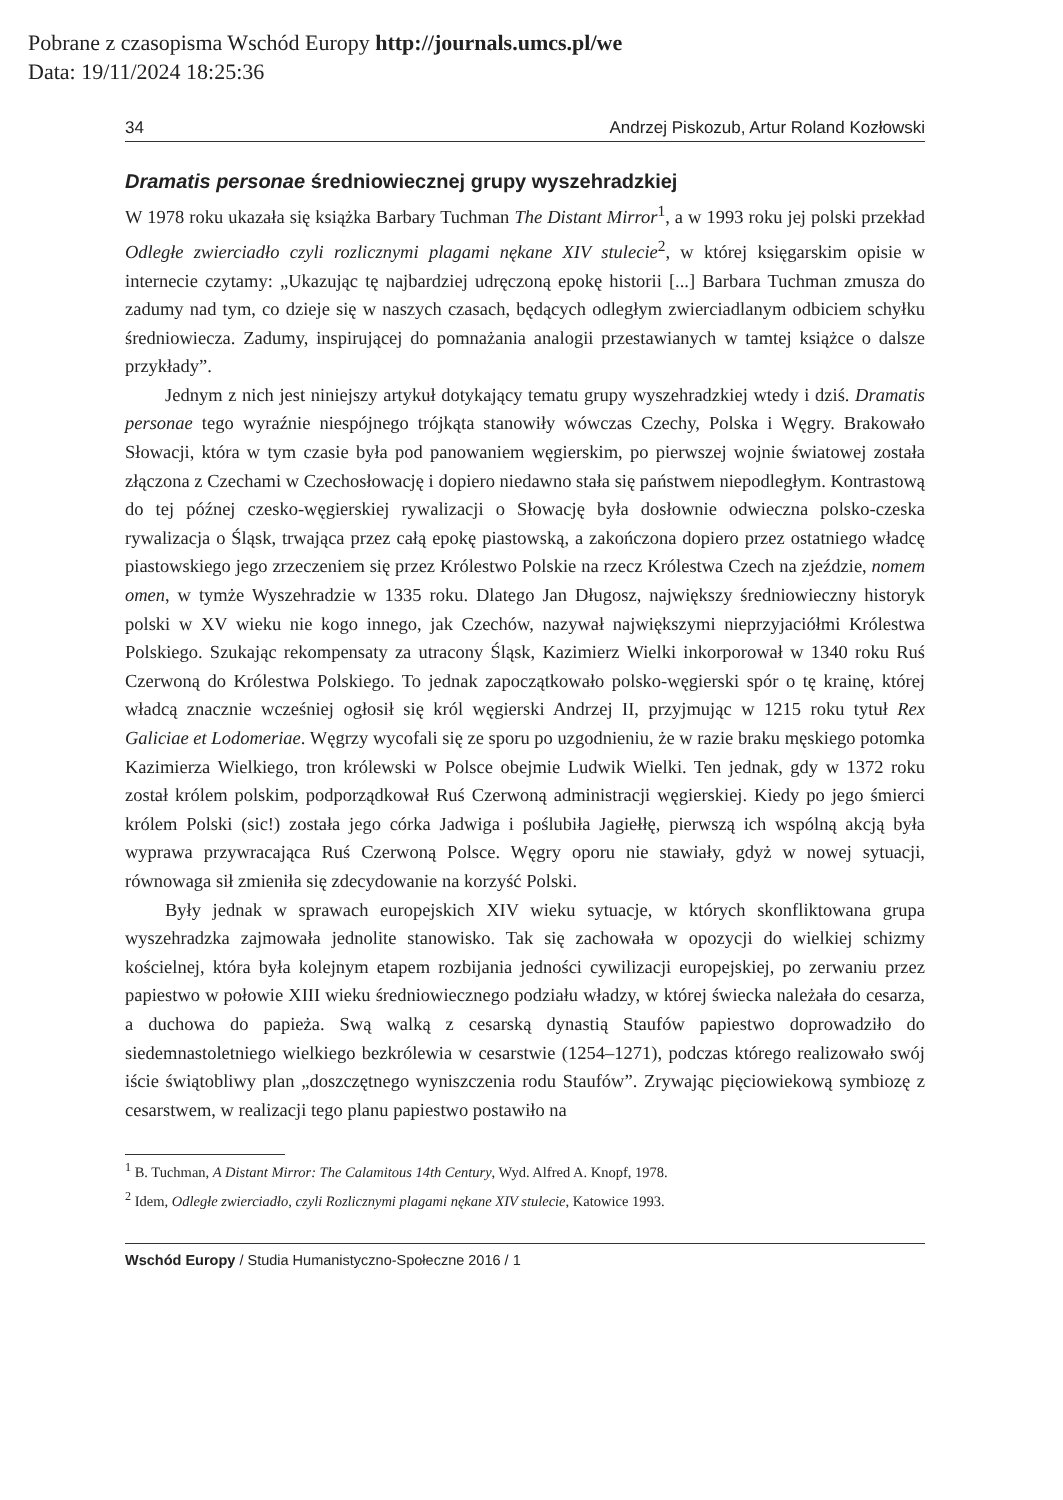Pobrane z czasopisma Wschód Europy http://journals.umcs.pl/we
Data: 19/11/2024 18:25:36
34 Andrzej Piskozub, Artur Roland Kozłowski
Dramatis personae średniowiecznej grupy wyszehradzkiej
W 1978 roku ukazała się książka Barbary Tuchman The Distant Mirror<sup>1</sup>, a w 1993 roku jej polski przekład Odległe zwierciadło czyli rozlicznymi plagami nękane XIV stulecie<sup>2</sup>, w której księgarskim opisie w internecie czytamy: „Ukazując tę najbardziej udręczoną epokę historii [...] Barbara Tuchman zmusza do zadumy nad tym, co dzieje się w naszych czasach, będących odległym zwierciadlanym odbiciem schyłku średniowiecza. Zadumy, inspirującej do pomnażania analogii przestawianych w tamtej książce o dalsze przykłady”.
Jednym z nich jest niniejszy artykuł dotykający tematu grupy wyszehradzkiej wtedy i dziś. Dramatis personae tego wyraźnie niespójnego trójkąta stanowiły wówczas Czechy, Polska i Węgry. Brakowało Słowacji, która w tym czasie była pod panowaniem węgierskim, po pierwszej wojnie światowej została złączona z Czechami w Czechosłowację i dopiero niedawno stała się państwem niepodległym. Kontrastową do tej późnej czesko-węgierskiej rywalizacji o Słowację była dosłownie odwieczna polsko-czeska rywalizacja o Śląsk, trwająca przez całą epokę piastowską, a zakończona dopiero przez ostatniego władcę piastowskiego jego zrzeczeniem się przez Królestwo Polskie na rzecz Królestwa Czech na zjeździe, nomem omen, w tymże Wyszehradzie w 1335 roku. Dlatego Jan Długosz, największy średniowieczny historyk polski w XV wieku nie kogo innego, jak Czechów, nazywał największymi nieprzyjaciółmi Królestwa Polskiego. Szukając rekompensaty za utracony Śląsk, Kazimierz Wielki inkorporował w 1340 roku Ruś Czerwoną do Królestwa Polskiego. To jednak zapoczątkowało polsko-węgierski spór o tę krainę, której władcą znacznie wcześniej ogłosił się król węgierski Andrzej II, przyjmując w 1215 roku tytuł Rex Galiciae et Lodomeriae. Węgrzy wycofali się ze sporu po uzgodnieniu, że w razie braku męskiego potomka Kazimierza Wielkiego, tron królewski w Polsce obejmie Ludwik Wielki. Ten jednak, gdy w 1372 roku został królem polskim, podporządkował Ruś Czerwoną administracji węgierskiej. Kiedy po jego śmierci królem Polski (sic!) została jego córka Jadwiga i poślubiła Jagiełłę, pierwszą ich wspólną akcją była wyprawa przywracająca Ruś Czerwoną Polsce. Węgry oporu nie stawiały, gdyż w nowej sytuacji, równowaga sił zmieniła się zdecydowanie na korzyść Polski.
Były jednak w sprawach europejskich XIV wieku sytuacje, w których skonfliktowana grupa wyszehradzka zajmowała jednolite stanowisko. Tak się zachowała w opozycji do wielkiej schizmy kościelnej, która była kolejnym etapem rozbijania jedności cywilizacji europejskiej, po zerwaniu przez papiestwo w połowie XIII wieku średniowiecznego podziału władzy, w której świecka należała do cesarza, a duchowa do papieża. Swą walką z cesarską dynastią Staufów papiestwo doprowadziło do siedemnastoletniego wielkiego bezkrólewia w cesarstwie (1254–1271), podczas którego realizowało swój iście świątobliwy plan „doszczętnego wyniszczenia rodu Staufów”. Zrywając pięciowiekową symbiozę z cesarstwem, w realizacji tego planu papiestwo postawiło na
<sup>1</sup> B. Tuchman, A Distant Mirror: The Calamitous 14th Century, Wyd. Alfred A. Knopf, 1978.
<sup>2</sup> Idem, Odległe zwierciadło, czyli Rozlicznymi plagami nękane XIV stulecie, Katowice 1993.
Wschód Europy / Studia Humanistyczno-Społeczne 2016 / 1